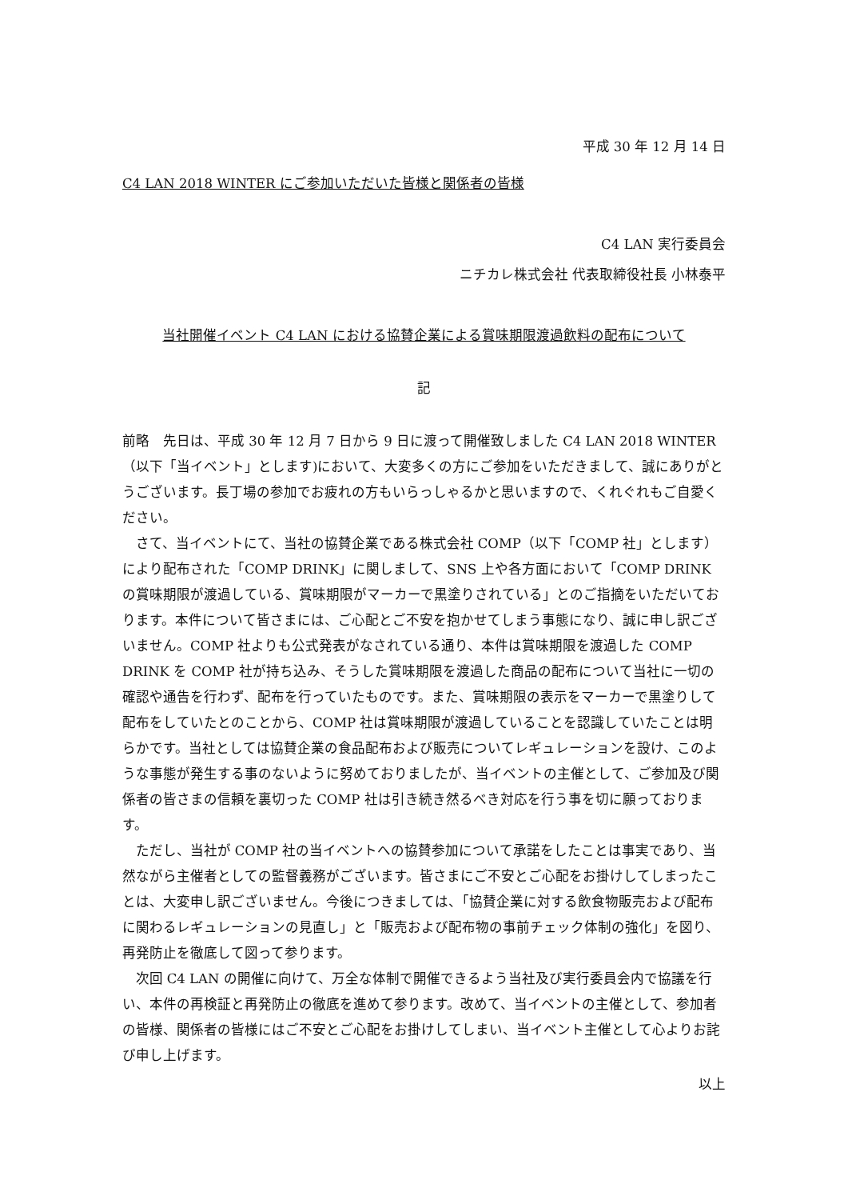平成 30 年 12 月 14 日
C4 LAN 2018 WINTER にご参加いただいた皆様と関係者の皆様
C4 LAN 実行委員会
ニチカレ株式会社 代表取締役社長 小林泰平
当社開催イベント C4 LAN における協賛企業による賞味期限渡過飲料の配布について
記
前略　先日は、平成 30 年 12 月 7 日から 9 日に渡って開催致しました C4 LAN 2018 WINTER（以下「当イベント」とします)において、大変多くの方にご参加をいただきまして、誠にありがとうございます。長丁場の参加でお疲れの方もいらっしゃるかと思いますので、くれぐれもご自愛ください。
さて、当イベントにて、当社の協賛企業である株式会社 COMP（以下「COMP 社」とします）により配布された「COMP DRINK」に関しまして、SNS 上や各方面において「COMP DRINK の賞味期限が渡過している、賞味期限がマーカーで黒塗りされている」とのご指摘をいただいております。本件について皆さまには、ご心配とご不安を抱かせてしまう事態になり、誠に申し訳ございません。COMP 社よりも公式発表がなされている通り、本件は賞味期限を渡過した COMP DRINK を COMP 社が持ち込み、そうした賞味期限を渡過した商品の配布について当社に一切の確認や通告を行わず、配布を行っていたものです。また、賞味期限の表示をマーカーで黒塗りして配布をしていたとのことから、COMP 社は賞味期限が渡過していることを認識していたことは明らかです。当社としては協賛企業の食品配布および販売についてレギュレーションを設け、このような事態が発生する事のないように努めておりましたが、当イベントの主催として、ご参加及び関係者の皆さまの信頼を裏切った COMP 社は引き続き然るべき対応を行う事を切に願っております。
ただし、当社が COMP 社の当イベントへの協賛参加について承諾をしたことは事実であり、当然ながら主催者としての監督義務がございます。皆さまにご不安とご心配をお掛けしてしまったことは、大変申し訳ございません。今後につきましては、「協賛企業に対する飲食物販売および配布に関わるレギュレーションの見直し」と「販売および配布物の事前チェック体制の強化」を図り、再発防止を徹底して図って参ります。
次回 C4 LAN の開催に向けて、万全な体制で開催できるよう当社及び実行委員会内で協議を行い、本件の再検証と再発防止の徹底を進めて参ります。改めて、当イベントの主催として、参加者の皆様、関係者の皆様にはご不安とご心配をお掛けしてしまい、当イベント主催として心よりお詫び申し上げます。
以上